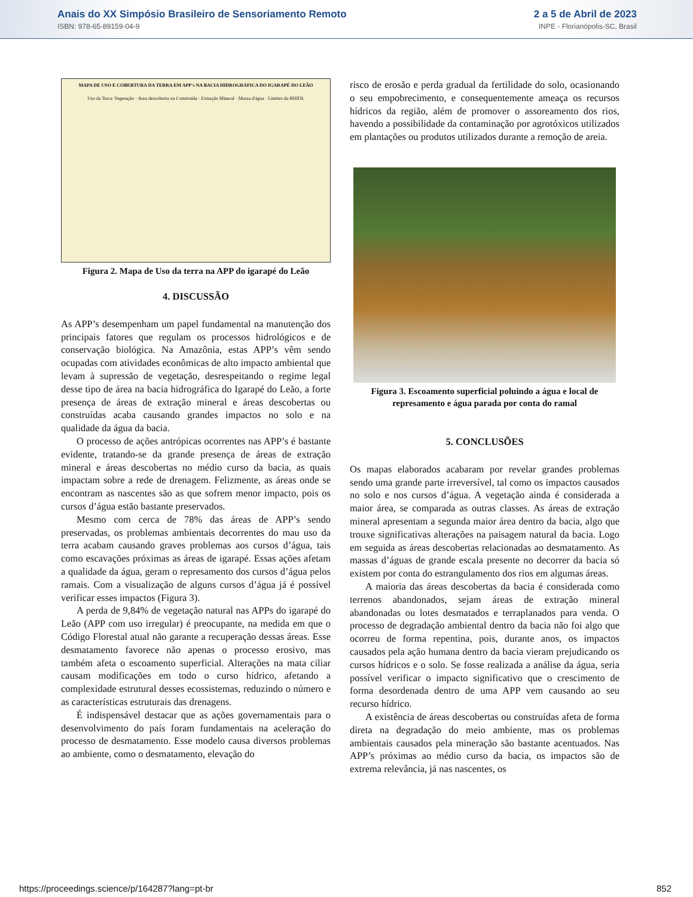Anais do XX Simpósio Brasileiro de Sensoriamento Remoto
ISBN: 978-65-89159-04-9
2 a 5 de Abril de 2023
INPE - Florianópolis-SC, Brasil
MAPA DE USO E COBERTURA DA TERRA EM APP's NA BACIA HIDROGRÁFICA DO IGARAPÉ DO LEÃO
Uso da Terra: Vegetação · Área descoberta ou Construída · Extração Mineral · Massa d'água · Limites da BHIDL
Figura 2. Mapa de Uso da terra na APP do igarapé do Leão
4. DISCUSSÃO
As APP’s desempenham um papel fundamental na manutenção dos principais fatores que regulam os processos hidrológicos e de conservação biológica. Na Amazônia, estas APP’s vêm sendo ocupadas com atividades econômicas de alto impacto ambiental que levam à supressão de vegetação, desrespeitando o regime legal desse tipo de área na bacia hidrográfica do Igarapé do Leão, a forte presença de áreas de extração mineral e áreas descobertas ou construídas acaba causando grandes impactos no solo e na qualidade da água da bacia.
O processo de ações antrópicas ocorrentes nas APP’s é bastante evidente, tratando-se da grande presença de áreas de extração mineral e áreas descobertas no médio curso da bacia, as quais impactam sobre a rede de drenagem. Felizmente, as áreas onde se encontram as nascentes são as que sofrem menor impacto, pois os cursos d’água estão bastante preservados.
Mesmo com cerca de 78% das áreas de APP’s sendo preservadas, os problemas ambientais decorrentes do mau uso da terra acabam causando graves problemas aos cursos d’água, tais como escavações próximas as áreas de igarapé. Essas ações afetam a qualidade da água, geram o represamento dos cursos d’água pelos ramais. Com a visualização de alguns cursos d’água já é possível verificar esses impactos (Figura 3).
A perda de 9,84% de vegetação natural nas APPs do igarapé do Leão (APP com uso irregular) é preocupante, na medida em que o Código Florestal atual não garante a recuperação dessas áreas. Esse desmatamento favorece não apenas o processo erosivo, mas também afeta o escoamento superficial. Alterações na mata ciliar causam modificações em todo o curso hídrico, afetando a complexidade estrutural desses ecossistemas, reduzindo o número e as características estruturais das drenagens.
É indispensável destacar que as ações governamentais para o desenvolvimento do país foram fundamentais na aceleração do processo de desmatamento. Esse modelo causa diversos problemas ao ambiente, como o desmatamento, elevação do
risco de erosão e perda gradual da fertilidade do solo, ocasionando o seu empobrecimento, e consequentemente ameaça os recursos hídricos da região, além de promover o assoreamento dos rios, havendo a possibilidade da contaminação por agrotóxicos utilizados em plantações ou produtos utilizados durante a remoção de areia.
Figura 3. Escoamento superficial poluindo a água e local de represamento e água parada por conta do ramal
5. CONCLUSÕES
Os mapas elaborados acabaram por revelar grandes problemas sendo uma grande parte irreversível, tal como os impactos causados no solo e nos cursos d’água. A vegetação ainda é considerada a maior área, se comparada as outras classes. As áreas de extração mineral apresentam a segunda maior área dentro da bacia, algo que trouxe significativas alterações na paisagem natural da bacia. Logo em seguida as áreas descobertas relacionadas ao desmatamento. As massas d’águas de grande escala presente no decorrer da bacia só existem por conta do estrangulamento dos rios em algumas áreas.
A maioria das áreas descobertas da bacia é considerada como terrenos abandonados, sejam áreas de extração mineral abandonadas ou lotes desmatados e terraplanados para venda. O processo de degradação ambiental dentro da bacia não foi algo que ocorreu de forma repentina, pois, durante anos, os impactos causados pela ação humana dentro da bacia vieram prejudicando os cursos hídricos e o solo. Se fosse realizada a análise da água, seria possível verificar o impacto significativo que o crescimento de forma desordenada dentro de uma APP vem causando ao seu recurso hídrico.
A existência de áreas descobertas ou construídas afeta de forma direta na degradação do meio ambiente, mas os problemas ambientais causados pela mineração são bastante acentuados. Nas APP’s próximas ao médio curso da bacia, os impactos são de extrema relevância, já nas nascentes, os
https://proceedings.science/p/164287?lang=pt-br 852